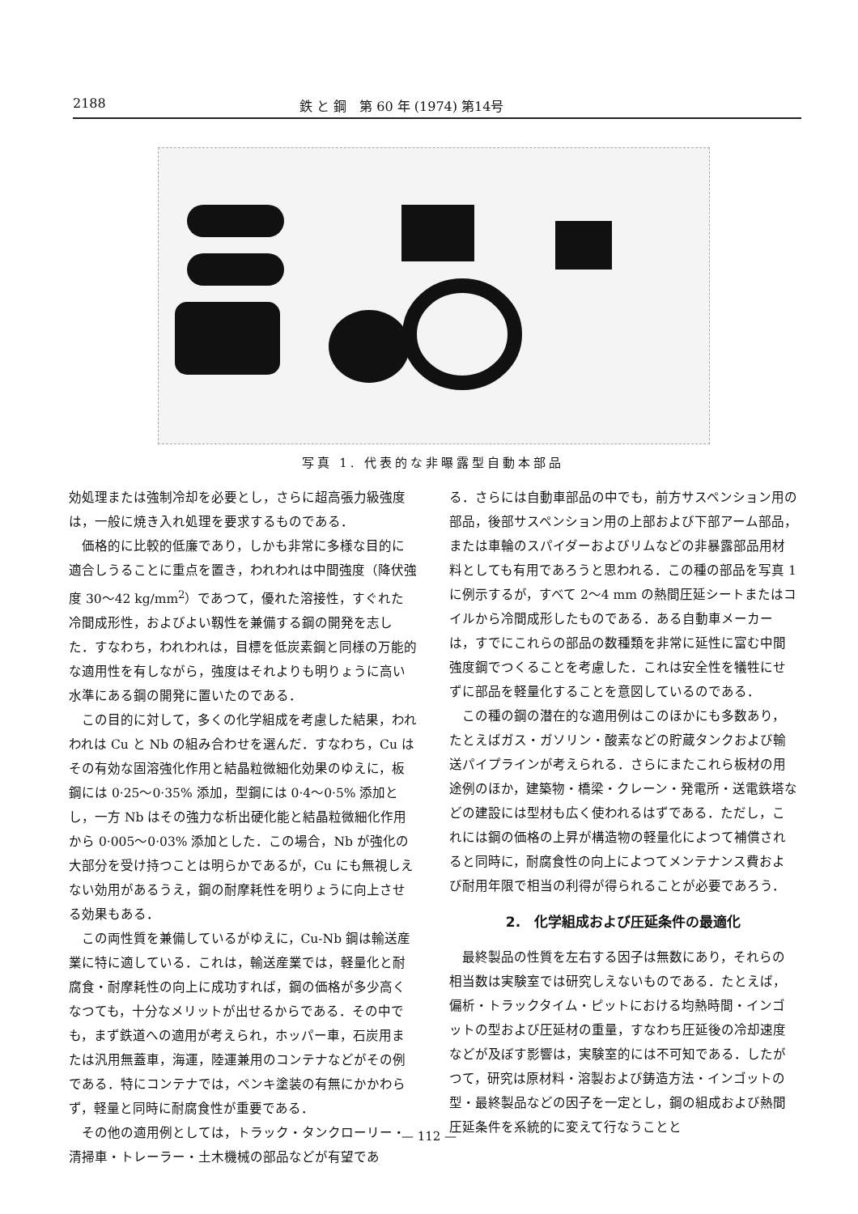2188 鉄 と 鋼　第 60 年 (1974) 第14号
写真 1. 代表的な非曝露型自動本部品
効処理または強制冷却を必要とし，さらに超高張力級強度は，一般に焼き入れ処理を要求するものである．
価格的に比較的低廉であり，しかも非常に多様な目的に適合しうることに重点を置き，われわれは中間強度（降伏強度 30～42 kg/mm<sup>2</sup>）であつて，優れた溶接性，すぐれた冷間成形性，およびよい靱性を兼備する鋼の開発を志した．すなわち，われわれは，目標を低炭素鋼と同様の万能的な適用性を有しながら，強度はそれよりも明りょうに高い水準にある鋼の開発に置いたのである．
この目的に対して，多くの化学組成を考慮した結果，われわれは Cu と Nb の組み合わせを選んだ．すなわち，Cu はその有効な固溶強化作用と結晶粒微細化効果のゆえに，板鋼には 0·25～0·35% 添加，型鋼には 0·4～0·5% 添加とし，一方 Nb はその強力な析出硬化能と結晶粒微細化作用から 0·005～0·03% 添加とした．この場合，Nb が強化の大部分を受け持つことは明らかであるが，Cu にも無視しえない効用があるうえ，鋼の耐摩耗性を明りょうに向上させる効果もある．
この両性質を兼備しているがゆえに，Cu-Nb 鋼は輸送産業に特に適している．これは，輸送産業では，軽量化と耐腐食・耐摩耗性の向上に成功すれば，鋼の価格が多少高くなつても，十分なメリットが出せるからである．その中でも，まず鉄道への適用が考えられ，ホッパー車，石炭用または汎用無蓋車，海運，陸運兼用のコンテナなどがその例である．特にコンテナでは，ペンキ塗装の有無にかかわらず，軽量と同時に耐腐食性が重要である．
その他の適用例としては，トラック・タンクローリー・清掃車・トレーラー・土木機械の部品などが有望であ
る．さらには自動車部品の中でも，前方サスペンション用の部品，後部サスペンション用の上部および下部アーム部品，または車輪のスパイダーおよびリムなどの非暴露部品用材料としても有用であろうと思われる．この種の部品を写真 1 に例示するが，すべて 2～4 mm の熱間圧延シートまたはコイルから冷間成形したものである．ある自動車メーカーは，すでにこれらの部品の数種類を非常に延性に富む中間強度鋼でつくることを考慮した．これは安全性を犠牲にせずに部品を軽量化することを意図しているのである．
この種の鋼の潜在的な適用例はこのほかにも多数あり，たとえばガス・ガソリン・酸素などの貯蔵タンクおよび輸送パイプラインが考えられる．さらにまたこれら板材の用途例のほか，建築物・橋梁・クレーン・発電所・送電鉄塔などの建設には型材も広く使われるはずである．ただし，これには鋼の価格の上昇が構造物の軽量化によつて補償されると同時に，耐腐食性の向上によつてメンテナンス費および耐用年限で相当の利得が得られることが必要であろう．
2.　化学組成および圧延条件の最適化
最終製品の性質を左右する因子は無数にあり，それらの相当数は実験室では研究しえないものである．たとえば，偏析・トラックタイム・ピットにおける均熱時間・インゴットの型および圧延材の重量，すなわち圧延後の冷却速度などが及ぼす影響は，実験室的には不可知である．したがつて，研究は原材料・溶製および鋳造方法・インゴットの型・最終製品などの因子を一定とし，鋼の組成および熱間圧延条件を系統的に変えて行なうことと
— 112 —